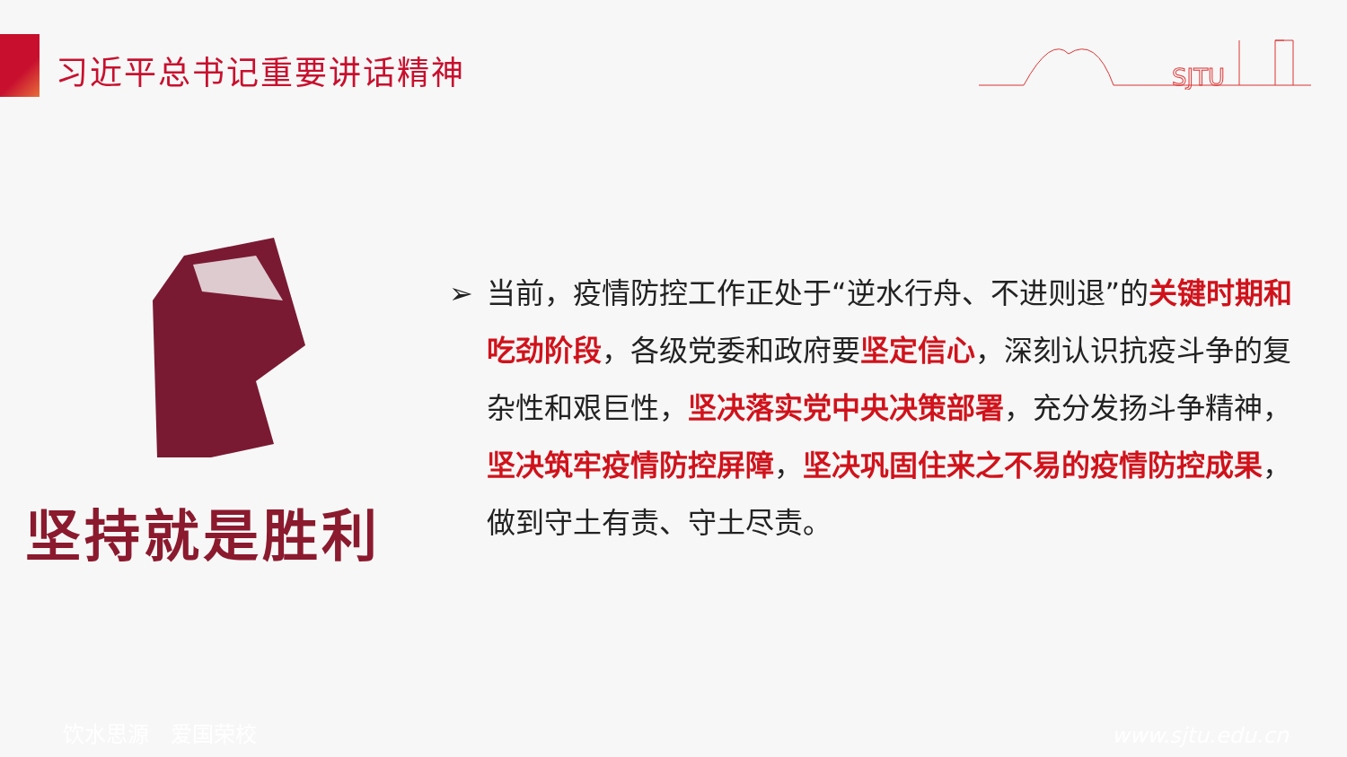习近平总书记重要讲话精神
SJTU
坚持就是胜利
➢ 当前，疫情防控工作正处于“逆水行舟、不进则退”的关键时期和吃劲阶段，各级党委和政府要坚定信心，深刻认识抗疫斗争的复杂性和艰巨性，坚决落实党中央决策部署，充分发扬斗争精神，坚决筑牢疫情防控屏障，坚决巩固住来之不易的疫情防控成果，做到守土有责、守土尽责。
饮水思源　爱国荣校 www.sjtu.edu.cn